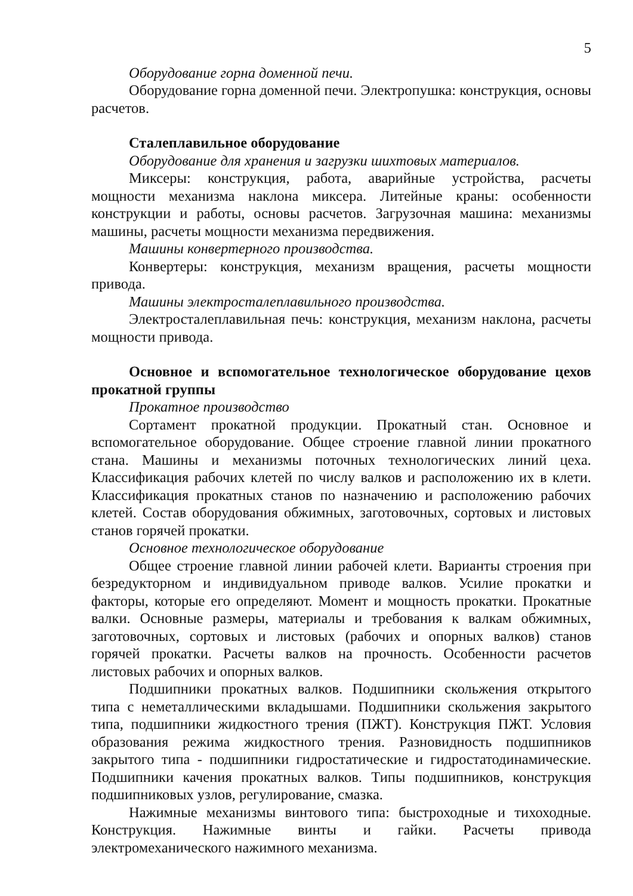5
Оборудование горна доменной печи.
Оборудование горна доменной печи. Электропушка: конструкция, основы расчетов.
Сталеплавильное оборудование
Оборудование для хранения и загрузки шихтовых материалов.
Миксеры: конструкция, работа, аварийные устройства, расчеты мощности механизма наклона миксера. Литейные краны: особенности конструкции и работы, основы расчетов. Загрузочная машина: механизмы машины, расчеты мощности механизма передвижения.
Машины конвертерного производства.
Конвертеры: конструкция, механизм вращения, расчеты мощности привода.
Машины электросталеплавильного производства.
Электросталеплавильная печь: конструкция, механизм наклона, расчеты мощности привода.
Основное и вспомогательное технологическое оборудование цехов прокатной группы
Прокатное производство
Сортамент прокатной продукции. Прокатный стан. Основное и вспомогательное оборудование. Общее строение главной линии прокатного стана. Машины и механизмы поточных технологических линий цеха. Классификация рабочих клетей по числу валков и расположению их в клети. Классификация прокатных станов по назначению и расположению рабочих клетей. Состав оборудования обжимных, заготовочных, сортовых и листовых станов горячей прокатки.
Основное технологическое оборудование
Общее строение главной линии рабочей клети. Варианты строения при безредукторном и индивидуальном приводе валков. Усилие прокатки и факторы, которые его определяют. Момент и мощность прокатки. Прокатные валки. Основные размеры, материалы и требования к валкам обжимных, заготовочных, сортовых и листовых (рабочих и опорных валков) станов горячей прокатки. Расчеты валков на прочность. Особенности расчетов листовых рабочих и опорных валков.
Подшипники прокатных валков. Подшипники скольжения открытого типа с неметаллическими вкладышами. Подшипники скольжения закрытого типа, подшипники жидкостного трения (ПЖТ). Конструкция ПЖТ. Условия образования режима жидкостного трения. Разновидность подшипников закрытого типа - подшипники гидростатические и гидростатодинамические. Подшипники качения прокатных валков. Типы подшипников, конструкция подшипниковых узлов, регулирование, смазка.
Нажимные механизмы винтового типа: быстроходные и тихоходные. Конструкция. Нажимные винты и гайки. Расчеты привода электромеханического нажимного механизма.